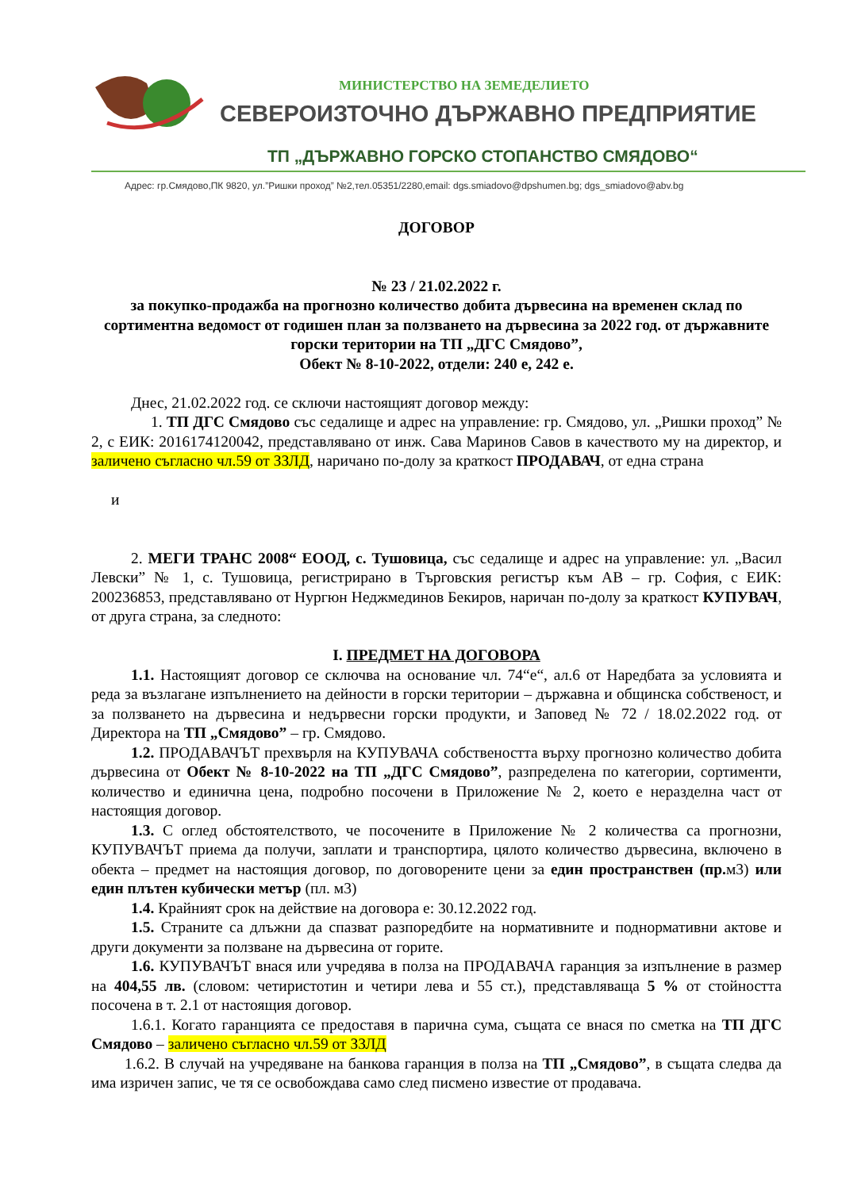МИНИСТЕРСТВО НА ЗЕМЕДЕЛИЕТО
СЕВЕРОИЗТОЧНО ДЪРЖАВНО ПРЕДПРИЯТИЕ
ТП „ДЪРЖАВНО ГОРСКО СТОПАНСТВО СМЯДОВО“
Адрес: гр.Смядово,ПК 9820, ул.”Ришки проход” №2,тел.05351/2280,email: dgs.smiadovo@dpshumen.bg; dgs_smiadovo@abv.bg
ДОГОВОР
№ 23 / 21.02.2022 г.
за покупко-продажба на прогнозно количество добита дървесина на временен склад по сортиментна ведомост от годишен план за ползването на дървесина за 2022 год. от държавните горски територии на ТП „ДГС Смядово”,
Обект № 8-10-2022, отдели: 240 е, 242 е.
Днес, 21.02.2022 год. се сключи настоящият договор между:
1. ТП ДГС Смядово със седалище и адрес на управление: гр. Смядово, ул. „Ришки проход” № 2, с ЕИК: 2016174120042, представлявано от инж. Сава Маринов Савов в качеството му на директор, и заличено съгласно чл.59 от ЗЗЛД, наричано по-долу за краткост ПРОДАВАЧ, от една страна
и
2. МЕГИ ТРАНС 2008“ ЕООД, с. Тушовица, със седалище и адрес на управление: ул. „Васил Левски” № 1, с. Тушовица, регистрирано в Търговския регистър към АВ – гр. София, с ЕИК: 200236853, представлявано от Нургюн Неджмединов Бекиров, наричан по-долу за краткост КУПУВАЧ, от друга страна, за следното:
I. ПРЕДМЕТ НА ДОГОВОРА
1.1. Настоящият договор се сключва на основание чл. 74“е“, ал.6 от Наредбата за условията и реда за възлагане изпълнението на дейности в горски територии – държавна и общинска собственост, и за ползването на дървесина и недървесни горски продукти, и Заповед № 72 / 18.02.2022 год. от Директора на ТП „Смядово” – гр. Смядово.
1.2. ПРОДАВАЧЪТ прехвърля на КУПУВАЧА собствеността върху прогнозно количество добита дървесина от Обект № 8-10-2022 на ТП „ДГС Смядово”, разпределена по категории, сортименти, количество и единична цена, подробно посочени в Приложение № 2, което е неразделна част от настоящия договор.
1.3. С оглед обстоятелството, че посочените в Приложение № 2 количества са прогнозни, КУПУВАЧЪТ приема да получи, заплати и транспортира, цялото количество дървесина, включено в обекта – предмет на настоящия договор, по договорените цени за един пространствен (пр. м3) или един плътен кубически метър (пл. м3)
1.4. Крайният срок на действие на договора е: 30.12.2022 год.
1.5. Страните са длъжни да спазват разпоредбите на нормативните и поднормативни актове и други документи за ползване на дървесина от горите.
1.6. КУПУВАЧЪТ внася или учредява в полза на ПРОДАВАЧА гаранция за изпълнение в размер на 404,55 лв. (словом: четиристотин и четири лева и 55 ст.), представляваща 5 % от стойността посочена в т. 2.1 от настоящия договор.
1.6.1. Когато гаранцията се предоставя в парична сума, същата се внася по сметка на ТП ДГС Смядово – заличено съгласно чл.59 от ЗЗЛД
1.6.2. В случай на учредяване на банкова гаранция в полза на ТП „Смядово”, в същата следва да има изричен запис, че тя се освобождава само след писмено известие от продавача.